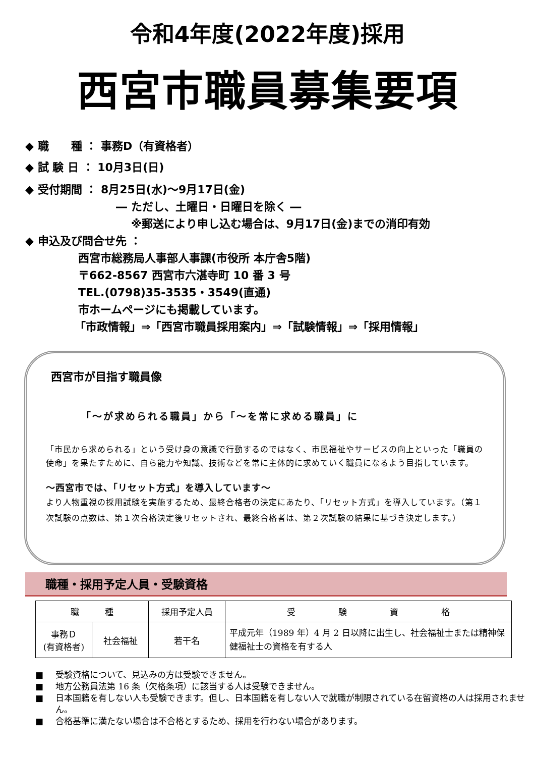令和4年度(2022年度)採用
西宮市職員募集要項
◆ 職　　種 ： 事務D（有資格者）
◆ 試 験 日 ： 10月3日(日)
◆ 受付期間 ： 8月25日(水)～9月17日(金)
― ただし、土曜日・日曜日を除く ―
※郵送により申し込む場合は、9月17日(金)までの消印有効
◆ 申込及び問合せ先 ：
西宮市総務局人事部人事課(市役所 本庁舎5階)
〒662-8567 西宮市六湛寺町 10 番 3 号
TEL.(0798)35-3535・3549(直通)
市ホームページにも掲載しています。
「市政情報」⇒「西宮市職員採用案内」⇒「試験情報」⇒「採用情報」
西宮市が目指す職員像
「～が求められる職員」から「～を常に求める職員」に
「市民から求められる」という受け身の意識で行動するのではなく、市民福祉やサービスの向上といった「職員の使命」を果たすために、自ら能力や知識、技術などを常に主体的に求めていく職員になるよう目指しています。
～西宮市では、「リセット方式」を導入しています～
より人物重視の採用試験を実施するため、最終合格者の決定にあたり、「リセット方式」を導入しています。（第１次試験の点数は、第１次合格決定後リセットされ、最終合格者は、第２次試験の結果に基づき決定します。）
職種・採用予定人員・受験資格
| 職 種 | | 採用予定人員 | 受 験 資 格 |
| --- | --- | --- | --- |
| 事務Ｄ (有資格者) | 社会福祉 | 若干名 | 平成元年（1989 年）4 月 2 日以降に出生し、社会福祉士または精神保健福祉士の資格を有する人 |
■ 受験資格について、見込みの方は受験できません。
■ 地方公務員法第 16 条（欠格条項）に該当する人は受験できません。
■ 日本国籍を有しない人も受験できます。但し、日本国籍を有しない人で就職が制限されている在留資格の人は採用されません。
■ 合格基準に満たない場合は不合格とするため、採用を行わない場合があります。